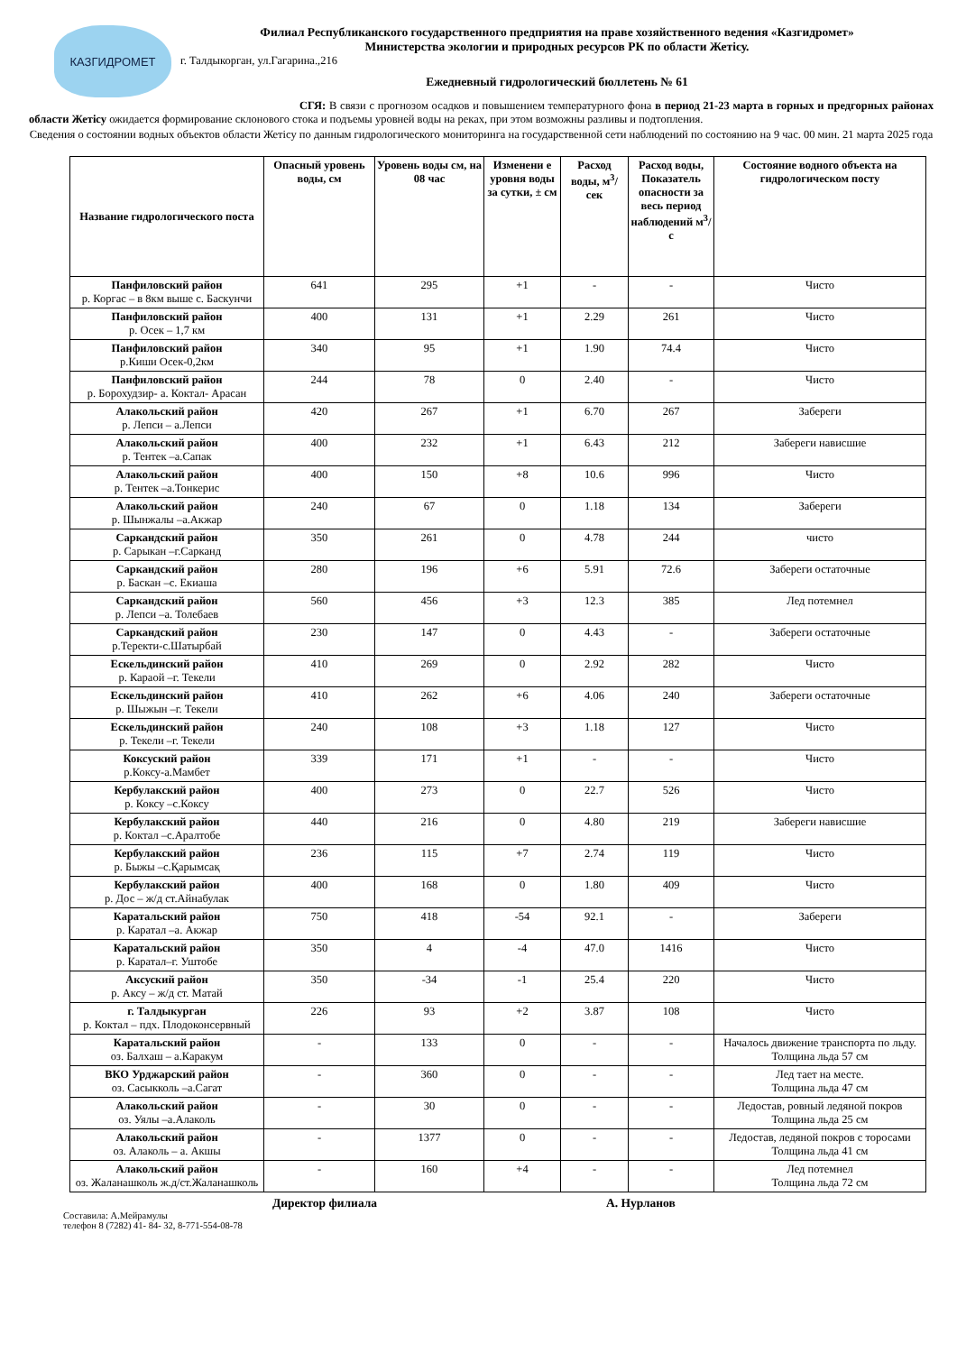КАЗГИДРОМЕТ
Филиал Республиканского государственного предприятия на праве хозяйственного ведения «Казгидромет»
Министерства экологии и природных ресурсов РК по области Жетісу.
г. Талдыкорган, ул.Гагарина.,216
Ежедневный гидрологический бюллетень № 61
СГЯ: В связи с прогнозом осадков и повышением температурного фона в период 21-23 марта в горных и предгорных районах области Жетісу ожидается формирование склонового стока и подъемы уровней воды на реках, при этом возможны разливы и подтопления.
Сведения о состоянии водных объектов области Жетісу по данным гидрологического мониторинга на государственной сети наблюдений по состоянию на 9 час. 00 мин. 21 марта 2025 года
| Название гидрологического поста | Опасный уровень воды, см | Уровень воды см, на 08 час | Изменени е уровня воды за сутки, ± см | Расход воды, м<sup>3</sup>/сек | Расход воды, Показатель опасности за весь период наблюдений м<sup>3</sup>/с | Состояние водного объекта на гидрологическом посту |
| --- | --- | --- | --- | --- | --- | --- |
| Панфиловский район р. Коргас – в 8км выше с. Баскунчи | 641 | 295 | +1 | - | - | Чисто |
| Панфиловский район р. Осек – 1,7 км | 400 | 131 | +1 | 2.29 | 261 | Чисто |
| Панфиловский район р.Киши Осек-0,2км | 340 | 95 | +1 | 1.90 | 74.4 | Чисто |
| Панфиловский район р. Борохудзир- а. Коктал- Арасан | 244 | 78 | 0 | 2.40 | - | Чисто |
| Алакольский район р. Лепси – а.Лепси | 420 | 267 | +1 | 6.70 | 267 | Забереги |
| Алакольский район р. Тентек –а.Сапак | 400 | 232 | +1 | 6.43 | 212 | Забереги нависшие |
| Алакольский район р. Тентек –а.Тонкерис | 400 | 150 | +8 | 10.6 | 996 | Чисто |
| Алакольский район р. Шынжалы –а.Акжар | 240 | 67 | 0 | 1.18 | 134 | Забереги |
| Саркандский район р. Сарыкан –г.Сарканд | 350 | 261 | 0 | 4.78 | 244 | чисто |
| Саркандский район р. Баскан –с. Екиаша | 280 | 196 | +6 | 5.91 | 72.6 | Забереги остаточные |
| Саркандский район р. Лепси –а. Толебаев | 560 | 456 | +3 | 12.3 | 385 | Лед потемнел |
| Саркандский район р.Теректи-с.Шатырбай | 230 | 147 | 0 | 4.43 | - | Забереги остаточные |
| Ескельдинский район р. Караой –г. Текели | 410 | 269 | 0 | 2.92 | 282 | Чисто |
| Ескельдинский район р. Шыжын –г. Текели | 410 | 262 | +6 | 4.06 | 240 | Забереги остаточные |
| Ескельдинский район р. Текели –г. Текели | 240 | 108 | +3 | 1.18 | 127 | Чисто |
| Коксуский район р.Коксу-а.Мамбет | 339 | 171 | +1 | - | - | Чисто |
| Кербулакский район р. Коксу –с.Коксу | 400 | 273 | 0 | 22.7 | 526 | Чисто |
| Кербулакский район р. Коктал –с.Аралтобе | 440 | 216 | 0 | 4.80 | 219 | Забереги нависшие |
| Кербулакский район р. Быжы –с.Қарымсақ | 236 | 115 | +7 | 2.74 | 119 | Чисто |
| Кербулакский район р. Дос – ж/д ст.Айнабулак | 400 | 168 | 0 | 1.80 | 409 | Чисто |
| Каратальский район р. Каратал –а. Акжар | 750 | 418 | -54 | 92.1 | - | Забереги |
| Каратальский район р. Каратал–г. Уштобе | 350 | 4 | -4 | 47.0 | 1416 | Чисто |
| Аксуский район р. Аксу – ж/д ст. Матай | 350 | -34 | -1 | 25.4 | 220 | Чисто |
| г. Талдыкурган р. Коктал – пдх. Плодоконсервный | 226 | 93 | +2 | 3.87 | 108 | Чисто |
| Каратальский район оз. Балхаш – а.Каракум | - | 133 | 0 | - | - | Началось движение транспорта по льду. Толщина льда 57 см |
| ВКО Урджарский район оз. Сасыкколь –а.Сагат | - | 360 | 0 | - | - | Лед тает на месте. Толщина льда 47 см |
| Алакольский район оз. Уялы –а.Алаколь | - | 30 | 0 | - | - | Ледостав, ровный ледяной покров Толщина льда 25 см |
| Алакольский район оз. Алаколь – а. Акшы | - | 1377 | 0 | - | - | Ледостав, ледяной покров с торосами Толщина льда 41 см |
| Алакольский район оз. Жаланашколь ж.д/ст.Жаланашколь | - | 160 | +4 | - | - | Лед потемнел Толщина льда 72 см |
Директор филиала А. Нурланов
Составила: А.Мейрамулы
телефон 8 (7282) 41- 84- 32, 8-771-554-08-78